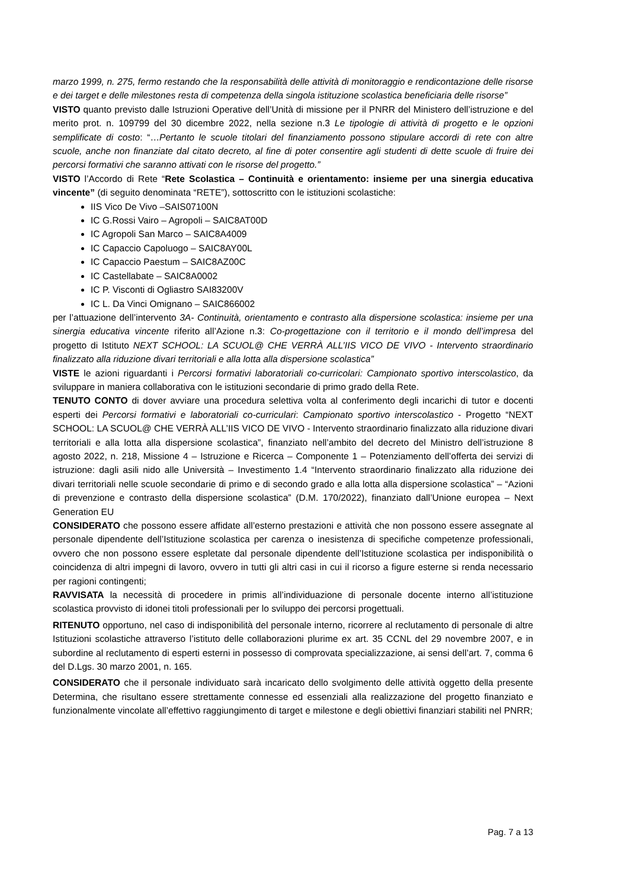marzo 1999, n. 275, fermo restando che la responsabilità delle attività di monitoraggio e rendicontazione delle risorse e dei target e delle milestones resta di competenza della singola istituzione scolastica beneficiaria delle risorse”
VISTO quanto previsto dalle Istruzioni Operative dell’Unità di missione per il PNRR del Ministero dell’istruzione e del merito prot. n. 109799 del 30 dicembre 2022, nella sezione n.3 Le tipologie di attività di progetto e le opzioni semplificate di costo: “…Pertanto le scuole titolari del finanziamento possono stipulare accordi di rete con altre scuole, anche non finanziate dal citato decreto, al fine di poter consentire agli studenti di dette scuole di fruire dei percorsi formativi che saranno attivati con le risorse del progetto.”
VISTO l’Accordo di Rete “Rete Scolastica – Continuità e orientamento: insieme per una sinergia educativa vincente” (di seguito denominata “RETE”), sottoscritto con le istituzioni scolastiche:
IIS Vico De Vivo –SAIS07100N
IC G.Rossi Vairo – Agropoli – SAIC8AT00D
IC Agropoli San Marco – SAIC8A4009
IC Capaccio Capoluogo – SAIC8AY00L
IC Capaccio Paestum – SAIC8AZ00C
IC Castellabate – SAIC8A0002
IC P. Visconti di Ogliastro SAI83200V
IC L. Da Vinci Omignano – SAIC866002
per l’attuazione dell’intervento 3A- Continuità, orientamento e contrasto alla dispersione scolastica: insieme per una sinergia educativa vincente riferito all’Azione n.3: Co-progettazione con il territorio e il mondo dell’impresa del progetto di Istituto NEXT SCHOOL: LA SCUOL@ CHE VERRÀ ALL’IIS VICO DE VIVO - Intervento straordinario finalizzato alla riduzione divari territoriali e alla lotta alla dispersione scolastica”
VISTE le azioni riguardanti i Percorsi formativi laboratoriali co-curricolari: Campionato sportivo interscolastico, da sviluppare in maniera collaborativa con le istituzioni secondarie di primo grado della Rete.
TENUTO CONTO di dover avviare una procedura selettiva volta al conferimento degli incarichi di tutor e docenti esperti dei Percorsi formativi e laboratoriali co-curriculari: Campionato sportivo interscolastico - Progetto “NEXT SCHOOL: LA SCUOL@ CHE VERRÀ ALL’IIS VICO DE VIVO - Intervento straordinario finalizzato alla riduzione divari territoriali e alla lotta alla dispersione scolastica”, finanziato nell’ambito del decreto del Ministro dell’istruzione 8 agosto 2022, n. 218, Missione 4 – Istruzione e Ricerca – Componente 1 – Potenziamento dell’offerta dei servizi di istruzione: dagli asili nido alle Università – Investimento 1.4 “Intervento straordinario finalizzato alla riduzione dei divari territoriali nelle scuole secondarie di primo e di secondo grado e alla lotta alla dispersione scolastica” – “Azioni di prevenzione e contrasto della dispersione scolastica” (D.M. 170/2022), finanziato dall’Unione europea – Next Generation EU
CONSIDERATO che possono essere affidate all’esterno prestazioni e attività che non possono essere assegnate al personale dipendente dell’Istituzione scolastica per carenza o inesistenza di specifiche competenze professionali, ovvero che non possono essere espletate dal personale dipendente dell’Istituzione scolastica per indisponibilità o coincidenza di altri impegni di lavoro, ovvero in tutti gli altri casi in cui il ricorso a figure esterne si renda necessario per ragioni contingenti;
RAVVISATA la necessità di procedere in primis all’individuazione di personale docente interno all’istituzione scolastica provvisto di idonei titoli professionali per lo sviluppo dei percorsi progettuali.
RITENUTO opportuno, nel caso di indisponibilità del personale interno, ricorrere al reclutamento di personale di altre Istituzioni scolastiche attraverso l’istituto delle collaborazioni plurime ex art. 35 CCNL del 29 novembre 2007, e in subordine al reclutamento di esperti esterni in possesso di comprovata specializzazione, ai sensi dell’art. 7, comma 6 del D.Lgs. 30 marzo 2001, n. 165.
CONSIDERATO che il personale individuato sarà incaricato dello svolgimento delle attività oggetto della presente Determina, che risultano essere strettamente connesse ed essenziali alla realizzazione del progetto finanziato e funzionalmente vincolate all’effettivo raggiungimento di target e milestone e degli obiettivi finanziari stabiliti nel PNRR;
Pag. 7 a 13